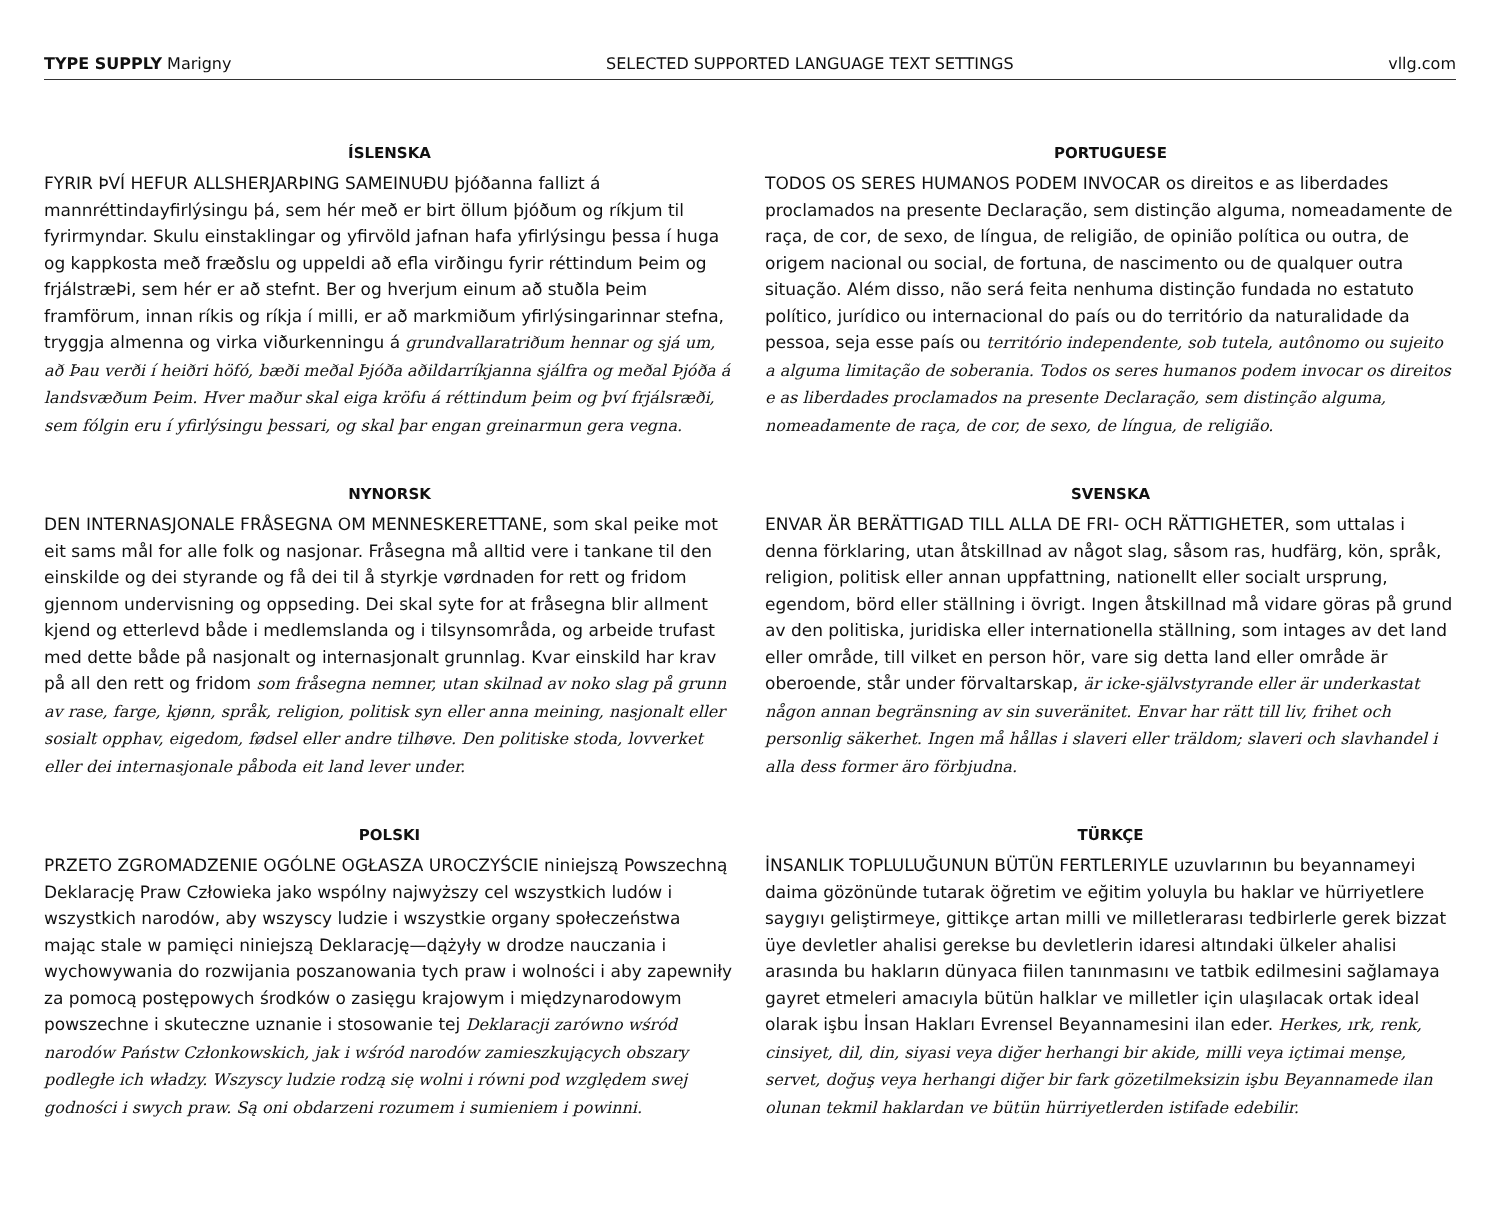TYPE SUPPLY Marigny SELECTED SUPPORTED LANGUAGE TEXT SETTINGS vllg.com
ÍSLENSKA
FYRIR ÞVÍ HEFUR ALLSHERJARÞING SAMEINUÐU þjóðanna fallizt á mannréttindayfirlýsingu þá, sem hér með er birt öllum þjóðum og ríkjum til fyrirmyndar. Skulu einstaklingar og yfirvöld jafnan hafa yfirlýsingu þessa í huga og kappkosta með fræðslu og uppeldi að efla virðingu fyrir réttindum Þeim og frjálstræÞi, sem hér er að stefnt. Ber og hverjum einum að stuðla Þeim framförum, innan ríkis og ríkja í milli, er að markmiðum yfirlýsingarinnar stefna, tryggja almenna og virka viðurkenningu á grundvallaratriðum hennar og sjá um, að Þau verði í heiðri höfó, bæði meðal Þjóða aðildarríkjanna sjálfra og meðal Þjóða á landsvæðum Þeim. Hver maður skal eiga kröfu á réttindum þeim og því frjálsræði, sem fólgin eru í yfirlýsingu þessari, og skal þar engan greinarmun gera vegna.
PORTUGUESE
TODOS OS SERES HUMANOS PODEM INVOCAR os direitos e as liberdades proclamados na presente Declaração, sem distinção alguma, nomeadamente de raça, de cor, de sexo, de língua, de religião, de opinião política ou outra, de origem nacional ou social, de fortuna, de nascimento ou de qualquer outra situação. Além disso, não será feita nenhuma distinção fundada no estatuto político, jurídico ou internacional do país ou do território da naturalidade da pessoa, seja esse país ou território independente, sob tutela, autônomo ou sujeito a alguma limitação de soberania. Todos os seres humanos podem invocar os direitos e as liberdades proclamados na presente Declaração, sem distinção alguma, nomeadamente de raça, de cor, de sexo, de língua, de religião.
NYNORSK
DEN INTERNASJONALE FRÅSEGNA OM MENNESKERETTANE, som skal peike mot eit sams mål for alle folk og nasjonar. Fråsegna må alltid vere i tankane til den einskilde og dei styrande og få dei til å styrkje vørdnaden for rett og fridom gjennom undervisning og oppseding. Dei skal syte for at fråsegna blir allment kjend og etterlevd både i medlemslanda og i tilsynsområda, og arbeide trufast med dette både på nasjonalt og internasjonalt grunnlag. Kvar einskild har krav på all den rett og fridom som fråsegna nemner, utan skilnad av noko slag på grunn av rase, farge, kjønn, språk, religion, politisk syn eller anna meining, nasjonalt eller sosialt opphav, eigedom, fødsel eller andre tilhøve. Den politiske stoda, lovverket eller dei internasjonale påboda eit land lever under.
SVENSKA
ENVAR ÄR BERÄTTIGAD TILL ALLA DE FRI- OCH RÄTTIGHETER, som uttalas i denna förklaring, utan åtskillnad av något slag, såsom ras, hudfärg, kön, språk, religion, politisk eller annan uppfattning, nationellt eller socialt ursprung, egendom, börd eller ställning i övrigt. Ingen åtskillnad må vidare göras på grund av den politiska, juridiska eller internationella ställning, som intages av det land eller område, till vilket en person hör, vare sig detta land eller område är oberoende, står under förvaltarskap, är icke-självstyrande eller är underkastat någon annan begränsning av sin suveränitet. Envar har rätt till liv, frihet och personlig säkerhet. Ingen må hållas i slaveri eller träldom; slaveri och slavhandel i alla dess former äro förbjudna.
POLSKI
PRZETO ZGROMADZENIE OGÓLNE OGŁASZA UROCZYŚCIE niniejszą Powszechną Deklarację Praw Człowieka jako wspólny najwyższy cel wszystkich ludów i wszystkich narodów, aby wszyscy ludzie i wszystkie organy społeczeństwa mając stale w pamięci niniejszą Deklarację—dążyły w drodze nauczania i wychowywania do rozwijania poszanowania tych praw i wolności i aby zapewniły za pomocą postępowych środków o zasięgu krajowym i międzynarodowym powszechne i skuteczne uznanie i stosowanie tej Deklaracji zarówno wśród narodów Państw Członkowskich, jak i wśród narodów zamieszkujących obszary podległe ich władzy. Wszyscy ludzie rodzą się wolni i równi pod względem swej godności i swych praw. Są oni obdarzeni rozumem i sumieniem i powinni.
TÜRKÇE
İNSANLIK TOPLULUĞUNUN BÜTÜN FERTLERIYLE uzuvlarının bu beyannameyi daima gözönünde tutarak öğretim ve eğitim yoluyla bu haklar ve hürriyetlere saygıyı geliştirmeye, gittikçe artan milli ve milletlerarası tedbirlerle gerek bizzat üye devletler ahalisi gerekse bu devletlerin idaresi altındaki ülkeler ahalisi arasında bu hakların dünyaca fiilen tanınmasını ve tatbik edilmesini sağlamaya gayret etmeleri amacıyla bütün halklar ve milletler için ulaşılacak ortak ideal olarak işbu İnsan Hakları Evrensel Beyannamesini ilan eder. Herkes, ırk, renk, cinsiyet, dil, din, siyasi veya diğer herhangi bir akide, milli veya içtimai menşe, servet, doğuş veya herhangi diğer bir fark gözetilmeksizin işbu Beyannamede ilan olunan tekmil haklardan ve bütün hürriyetlerden istifade edebilir.